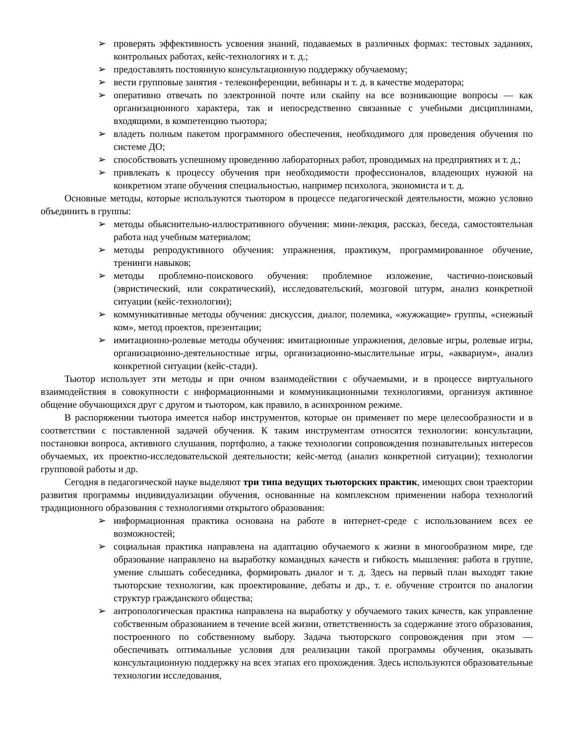➢ проверять эффективность усвоения знаний, подаваемых в различных формах: тестовых заданиях, контрольных работах, кейс-технологиях и т. д.;
➢ предоставлять постоянную консультационную поддержку обучаемому;
➢ вести групповые занятия - телеконференции, вебинары и т. д. в качестве модератора;
➢ оперативно отвечать по электронной почте или скайпу на все возникающие вопросы — как организационного характера, так и непосредственно связанные с учебными дисциплинами, входящими, в компетенцию тьютора;
➢ владеть полным пакетом программного обеспечения, необходимого для проведения обучения по системе ДО;
➢ способствовать успешному проведению лабораторных работ, проводимых на предприятиях и т. д.;
➢ привлекать к процессу обучения при необходимости профессионалов, владеющих нужной на конкретном этапе обучения специальностью, например психолога, экономиста и т. д.
Основные методы, которые используются тьютором в процессе педагогической деятельности, можно условно объединить в группы:
➢ методы обьяснительно-иллюстративного обучения: мини-лекция, рассказ, беседа, самостоятельная работа над учебным материалом;
➢ методы репродуктивного обучения: упражнения, практикум, программированное обучение, тренинги навыков;
➢ методы проблемно-поискового обучения: проблемное изложение, частично-поисковый (эвристический, или сократический), исследовательский, мозговой штурм, анализ конкретной ситуации (кейс-технологии);
➢ коммуникативные методы обучения: дискуссия, диалог, полемика, «жужжащие» группы, «снежный ком», метод проектов, презентации;
➢ имитационно-ролевые методы обучения: имитационные упражнения, деловые игры, ролевые игры, организационно-деятельностные игры, организационно-мыслительные игры, «аквариум», анализ конкретной ситуации (кейс-стади).
Тьютор использует эти методы и при очном взаимодействии с обучаемыми, и в процессе виртуального взаимодействия в совокупности с информационными и коммуникационными технологиями, организуя активное общение обучающихся друг с другом и тьютором, как правило, в асинхронном режиме.
В распоряжении тьютора имеется набор инструментов, которые он применяет по мере целесообразности и в соответствии с поставленной задачей обучения. К таким инструментам относятся технологии: консультации, постановки вопроса, активного слушания, портфолио, а также технологии сопровождения познавательных интересов обучаемых, их проектно-исследовательской деятельности; кейс-метод (анализ конкретной ситуации); технологии групповой работы и др.
Сегодня в педагогической науке выделяют три типа ведущих тьюторских практик, имеющих свои траектории развития программы индивидуализации обучения, основанные на комплексном применении набора технологий традиционного образования с технологиями открытого образования:
➢ информационная практика основана на работе в интернет-среде с использованием всех ее возможностей;
➢ социальная практика направлена на адаптацию обучаемого к жизни в многообразном мире, где образование направлено на выработку командных качеств и гибкость мышления: работа в группе, умение слышать собеседника, формировать диалог и т. д. Здесь на первый план выходят такие тьюторские технологии, как проектирование, дебаты и др., т. е. обучение строится по аналогии структур гражданского общества;
➢ антропологическая практика направлена на выработку у обучаемого таких качеств, как управление собственным образованием в течение всей жизни, ответственность за содержание этого образования, построенного по собственному выбору. Задача тьюторского сопровождения при этом — обеспечивать оптимальные условия для реализации такой программы обучения, оказывать консультационную поддержку на всех этапах его прохождения. Здесь используются образовательные технологии исследования,